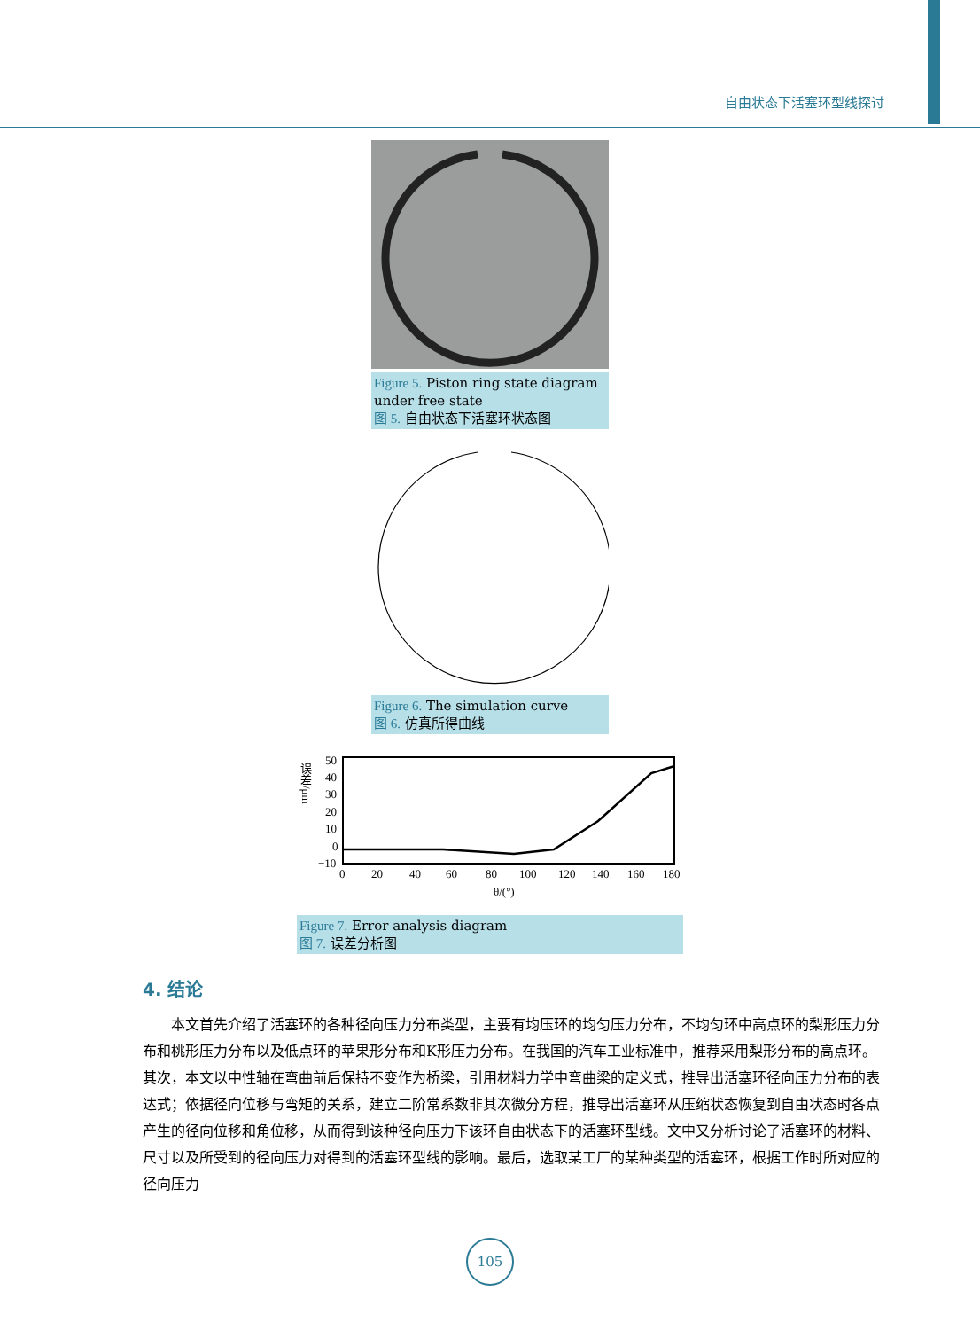自由状态下活塞环型线探讨
Figure 5. Piston ring state diagram under free state
图 5. 自由状态下活塞环状态图
Figure 6. The simulation curve
图 6. 仿真所得曲线
误差/μm
50
40
30
20
10
0
−10
0
20
40
60
80
100
120
140
160
180
θ/(°)
Figure 7. Error analysis diagram
图 7. 误差分析图
4. 结论
本文首先介绍了活塞环的各种径向压力分布类型，主要有均压环的均匀压力分布，不均匀环中高点环的梨形压力分布和桃形压力分布以及低点环的苹果形分布和K形压力分布。在我国的汽车工业标准中，推荐采用梨形分布的高点环。其次，本文以中性轴在弯曲前后保持不变作为桥梁，引用材料力学中弯曲梁的定义式，推导出活塞环径向压力分布的表达式；依据径向位移与弯矩的关系，建立二阶常系数非其次微分方程，推导出活塞环从压缩状态恢复到自由状态时各点产生的径向位移和角位移，从而得到该种径向压力下该环自由状态下的活塞环型线。文中又分析讨论了活塞环的材料、尺寸以及所受到的径向压力对得到的活塞环型线的影响。最后，选取某工厂的某种类型的活塞环，根据工作时所对应的径向压力
105